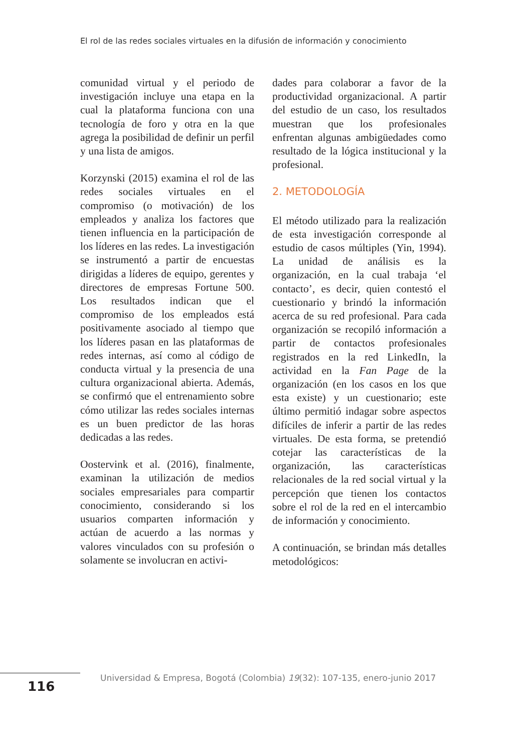El rol de las redes sociales virtuales en la difusión de información y conocimiento
comunidad virtual y el periodo de investigación incluye una etapa en la cual la plataforma funciona con una tecnología de foro y otra en la que agrega la posibilidad de definir un perfil y una lista de amigos.
Korzynski (2015) examina el rol de las redes sociales virtuales en el compromiso (o motivación) de los empleados y analiza los factores que tienen influencia en la participación de los líderes en las redes. La investigación se instrumentó a partir de encuestas dirigidas a líderes de equipo, gerentes y directores de empresas Fortune 500. Los resultados indican que el compromiso de los empleados está positivamente asociado al tiempo que los líderes pasan en las plataformas de redes internas, así como al código de conducta virtual y la presencia de una cultura organizacional abierta. Además, se confirmó que el entrenamiento sobre cómo utilizar las redes sociales internas es un buen predictor de las horas dedicadas a las redes.
Oostervink et al. (2016), finalmente, examinan la utilización de medios sociales empresariales para compartir conocimiento, considerando si los usuarios comparten información y actúan de acuerdo a las normas y valores vinculados con su profesión o solamente se involucran en activi-
dades para colaborar a favor de la productividad organizacional. A partir del estudio de un caso, los resultados muestran que los profesionales enfrentan algunas ambigüedades como resultado de la lógica institucional y la profesional.
2. METODOLOGÍA
El método utilizado para la realización de esta investigación corresponde al estudio de casos múltiples (Yin, 1994). La unidad de análisis es la organización, en la cual trabaja ‘el contacto’, es decir, quien contestó el cuestionario y brindó la información acerca de su red profesional. Para cada organización se recopiló información a partir de contactos profesionales registrados en la red LinkedIn, la actividad en la Fan Page de la organización (en los casos en los que esta existe) y un cuestionario; este último permitió indagar sobre aspectos difíciles de inferir a partir de las redes virtuales. De esta forma, se pretendió cotejar las características de la organización, las características relacionales de la red social virtual y la percepción que tienen los contactos sobre el rol de la red en el intercambio de información y conocimiento.
A continuación, se brindan más detalles metodológicos:
116
Universidad & Empresa, Bogotá (Colombia) 19(32): 107-135, enero-junio 2017